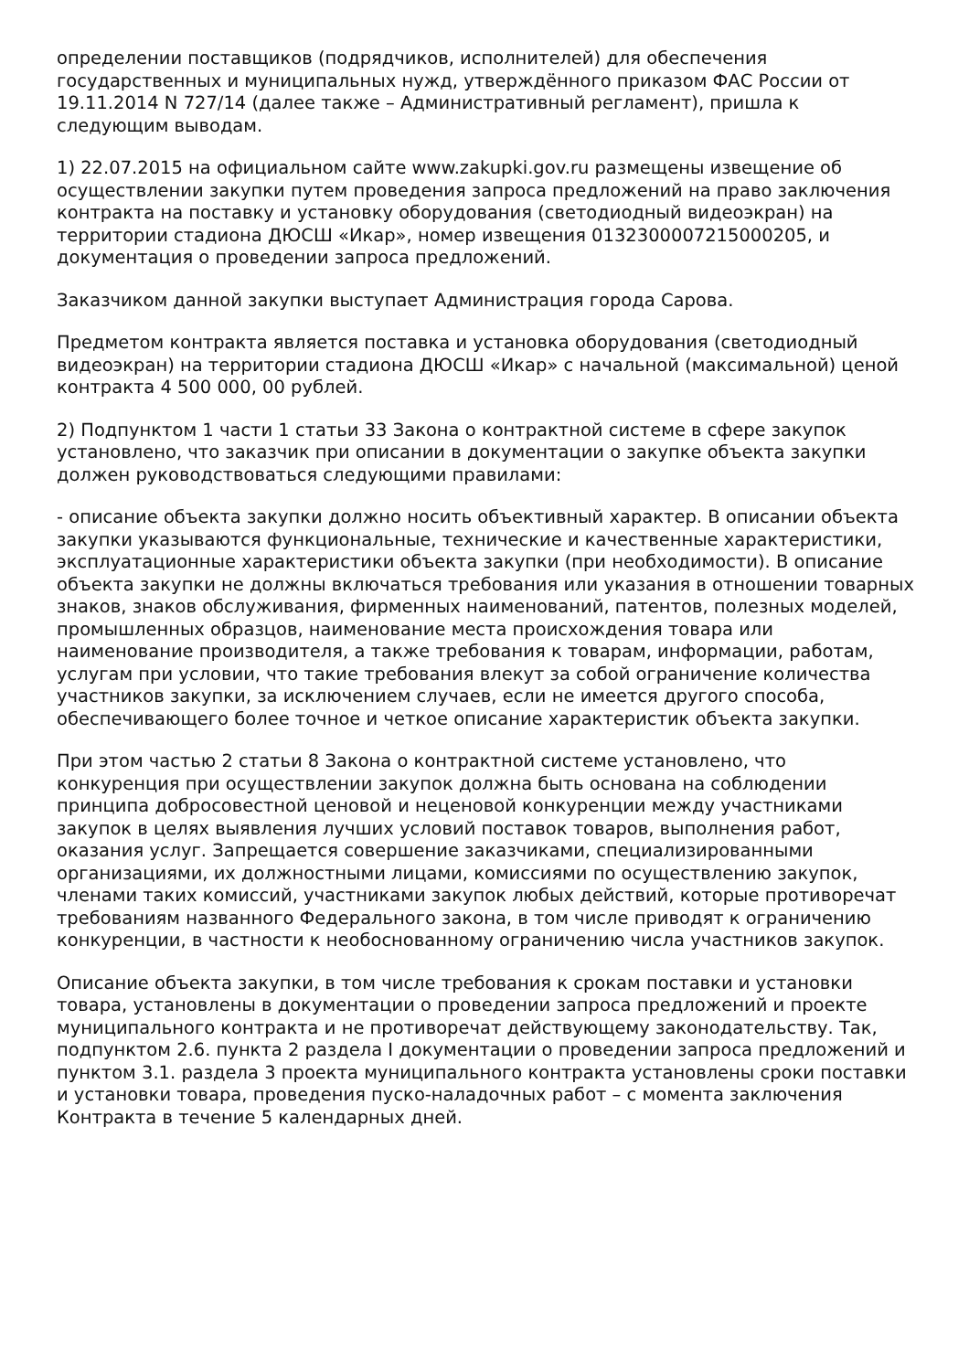определении поставщиков (подрядчиков, исполнителей) для обеспечения государственных и муниципальных нужд, утверждённого приказом ФАС России от 19.11.2014 N 727/14 (далее также – Административный регламент), пришла к следующим выводам.
1) 22.07.2015 на официальном сайте www.zakupki.gov.ru размещены извещение об осуществлении закупки путем проведения запроса предложений на право заключения контракта на поставку и установку оборудования (светодиодный видеоэкран) на территории стадиона ДЮСШ «Икар», номер извещения 0132300007215000205, и документация о проведении запроса предложений.
Заказчиком данной закупки выступает Администрация города Сарова.
Предметом контракта является поставка и установка оборудования (светодиодный видеоэкран) на территории стадиона ДЮСШ «Икар» с начальной (максимальной) ценой контракта 4 500 000, 00 рублей.
2) Подпунктом 1 части 1 статьи 33 Закона о контрактной системе в сфере закупок установлено, что заказчик при описании в документации о закупке объекта закупки должен руководствоваться следующими правилами:
- описание объекта закупки должно носить объективный характер. В описании объекта закупки указываются функциональные, технические и качественные характеристики, эксплуатационные характеристики объекта закупки (при необходимости). В описание объекта закупки не должны включаться требования или указания в отношении товарных знаков, знаков обслуживания, фирменных наименований, патентов, полезных моделей, промышленных образцов, наименование места происхождения товара или наименование производителя, а также требования к товарам, информации, работам, услугам при условии, что такие требования влекут за собой ограничение количества участников закупки, за исключением случаев, если не имеется другого способа, обеспечивающего более точное и четкое описание характеристик объекта закупки.
При этом частью 2 статьи 8 Закона о контрактной системе установлено, что конкуренция при осуществлении закупок должна быть основана на соблюдении принципа добросовестной ценовой и неценовой конкуренции между участниками закупок в целях выявления лучших условий поставок товаров, выполнения работ, оказания услуг. Запрещается совершение заказчиками, специализированными организациями, их должностными лицами, комиссиями по осуществлению закупок, членами таких комиссий, участниками закупок любых действий, которые противоречат требованиям названного Федерального закона, в том числе приводят к ограничению конкуренции, в частности к необоснованному ограничению числа участников закупок.
Описание объекта закупки, в том числе требования к срокам поставки и установки товара, установлены в документации о проведении запроса предложений и проекте муниципального контракта и не противоречат действующему законодательству. Так, подпунктом 2.6. пункта 2 раздела I документации о проведении запроса предложений и пунктом 3.1. раздела 3 проекта муниципального контракта установлены сроки поставки и установки товара, проведения пуско-наладочных работ – с момента заключения Контракта в течение 5 календарных дней.